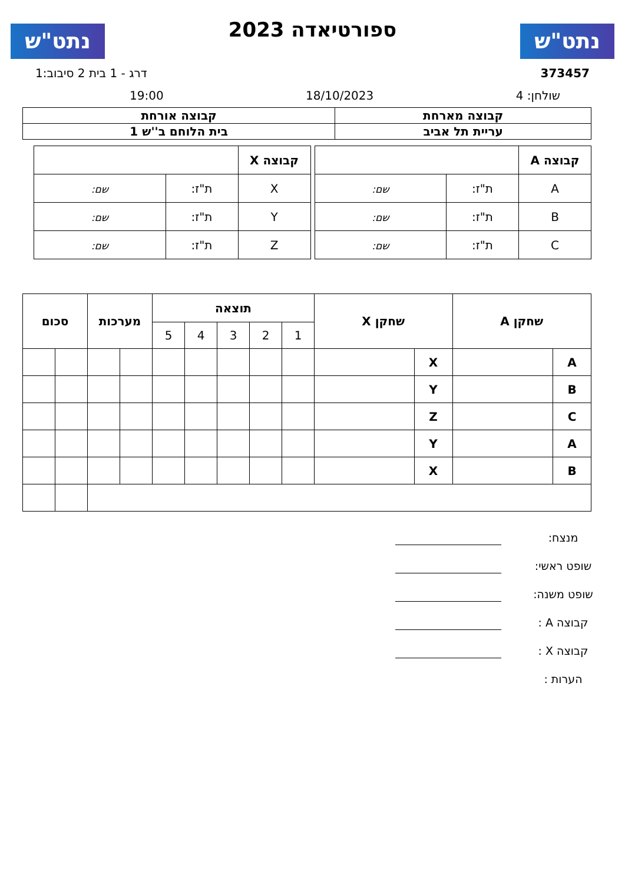נתט"ש
ספורטיאדה 2023
נתט"ש
373457 דרג - 1 בית 2 סיבוב:1
שולחן: 4 18/10/2023 19:00
| קבוצה מארחת | קבוצה אורחת |
| --- | --- |
| עריית תל אביב | בית הלוחם ב''ש 1 |
| קבוצה A | | |
| A | ת"ז: | שם: |
| B | ת"ז: | שם: |
| C | ת"ז: | שם: |
| קבוצה X | | |
| X | ת"ז: | שם: |
| Y | ת"ז: | שם: |
| Z | ת"ז: | שם: |
| שחקן A | | שחקן X | | תוצאה | | | | | מערכות | | סכום | |
| --- | --- | --- | --- | --- | --- | --- | --- | --- | --- | --- | --- | --- |
| | | | | 1 | 2 | 3 | 4 | 5 | | | | |
| A | | X | | | | | | | | | | |
| B | | Y | | | | | | | | | | |
| C | | Z | | | | | | | | | | |
| A | | Y | | | | | | | | | | |
| B | | X | | | | | | | | | | |
מנצח:
שופט ראשי:
שופט משנה:
קבוצה A :
קבוצה X :
הערות :